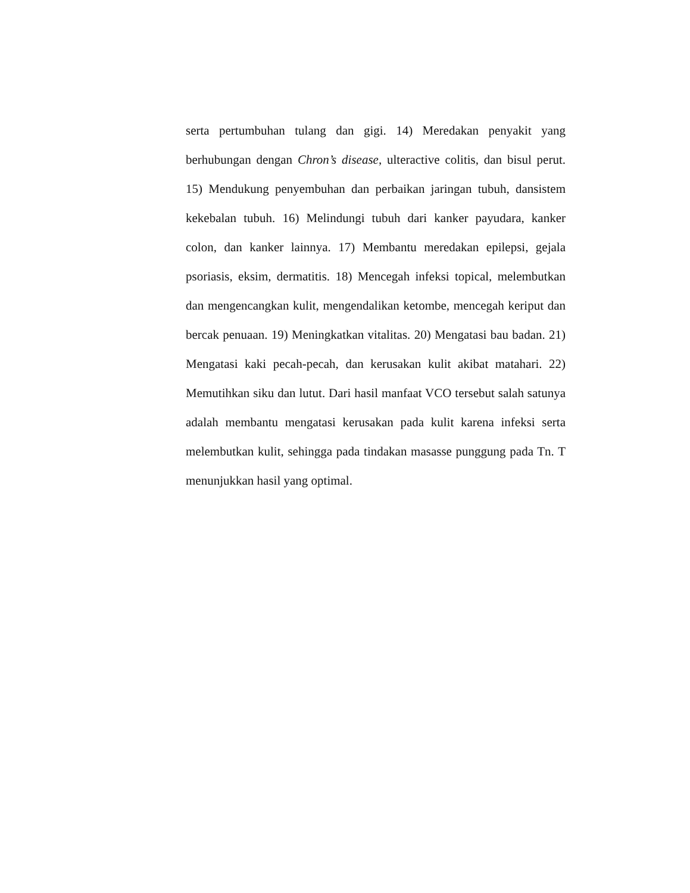serta pertumbuhan tulang dan gigi. 14) Meredakan penyakit yang berhubungan dengan Chron’s disease, ulteractive colitis, dan bisul perut. 15) Mendukung penyembuhan dan perbaikan jaringan tubuh, dansistem kekebalan tubuh. 16) Melindungi tubuh dari kanker payudara, kanker colon, dan kanker lainnya. 17) Membantu meredakan epilepsi, gejala psoriasis, eksim, dermatitis. 18) Mencegah infeksi topical, melembutkan dan mengencangkan kulit, mengendalikan ketombe, mencegah keriput dan bercak penuaan. 19) Meningkatkan vitalitas. 20) Mengatasi bau badan. 21) Mengatasi kaki pecah-pecah, dan kerusakan kulit akibat matahari. 22) Memutihkan siku dan lutut. Dari hasil manfaat VCO tersebut salah satunya adalah membantu mengatasi kerusakan pada kulit karena infeksi serta melembutkan kulit, sehingga pada tindakan masasse punggung pada Tn. T menunjukkan hasil yang optimal.